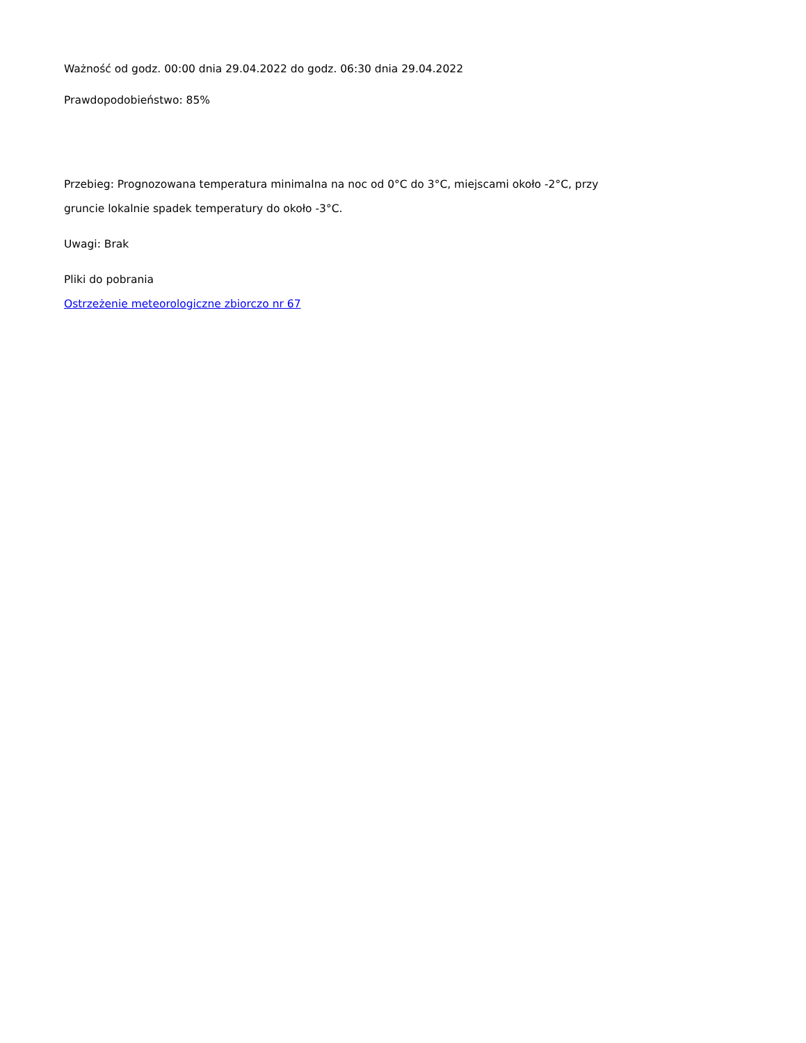Ważność od godz. 00:00 dnia 29.04.2022 do godz. 06:30 dnia 29.04.2022
Prawdopodobieństwo: 85%
Przebieg: Prognozowana temperatura minimalna na noc od 0°C do 3°C, miejscami około -2°C, przy
gruncie lokalnie spadek temperatury do około -3°C.
Uwagi: Brak
Pliki do pobrania
Ostrzeżenie meteorologiczne zbiorczo nr 67